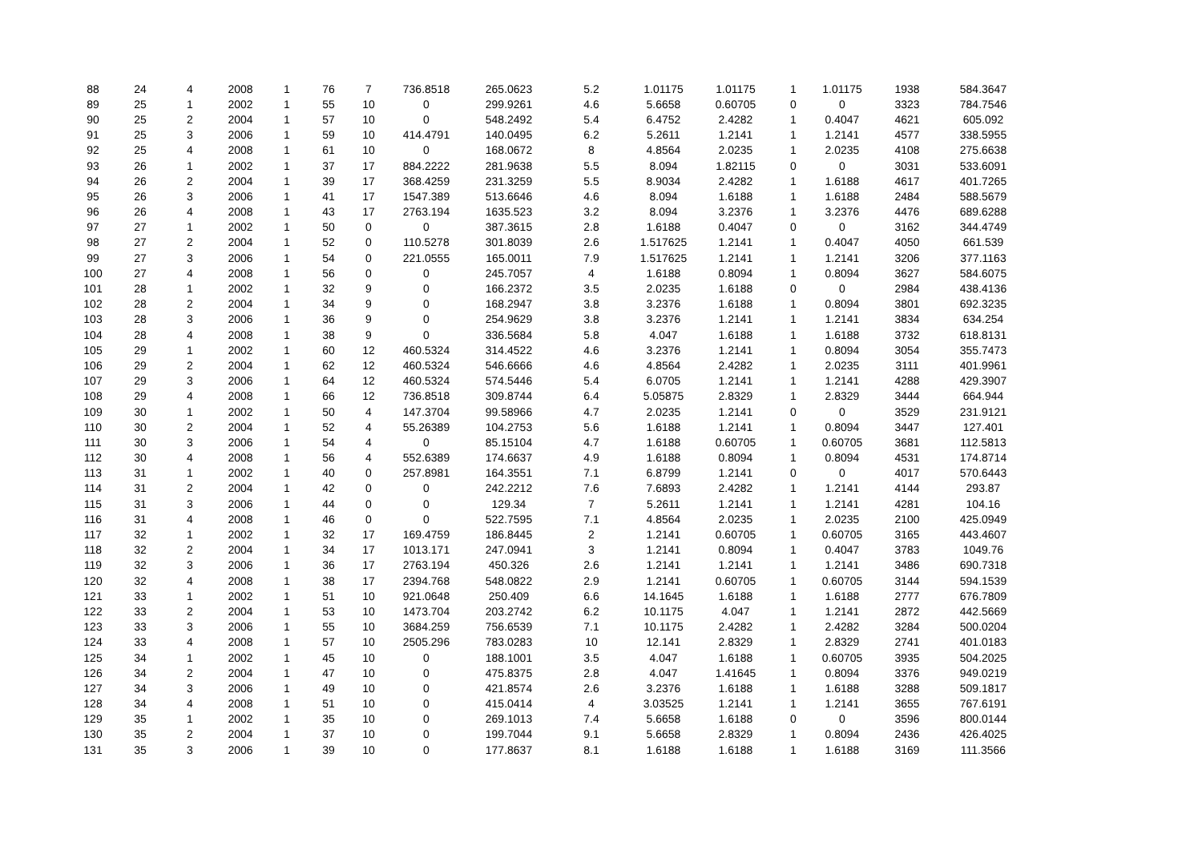| 88 | 24 | 4 | 2008 | 1 | 76 | 7 | 736.8518 | 265.0623 | 5.2 | 1.01175 | 1.01175 | 1 | 1.01175 | 1938 | 584.3647 |
| 89 | 25 | 1 | 2002 | 1 | 55 | 10 | 0 | 299.9261 | 4.6 | 5.6658 | 0.60705 | 0 | 0 | 3323 | 784.7546 |
| 90 | 25 | 2 | 2004 | 1 | 57 | 10 | 0 | 548.2492 | 5.4 | 6.4752 | 2.4282 | 1 | 0.4047 | 4621 | 605.092 |
| 91 | 25 | 3 | 2006 | 1 | 59 | 10 | 414.4791 | 140.0495 | 6.2 | 5.2611 | 1.2141 | 1 | 1.2141 | 4577 | 338.5955 |
| 92 | 25 | 4 | 2008 | 1 | 61 | 10 | 0 | 168.0672 | 8 | 4.8564 | 2.0235 | 1 | 2.0235 | 4108 | 275.6638 |
| 93 | 26 | 1 | 2002 | 1 | 37 | 17 | 884.2222 | 281.9638 | 5.5 | 8.094 | 1.82115 | 0 | 0 | 3031 | 533.6091 |
| 94 | 26 | 2 | 2004 | 1 | 39 | 17 | 368.4259 | 231.3259 | 5.5 | 8.9034 | 2.4282 | 1 | 1.6188 | 4617 | 401.7265 |
| 95 | 26 | 3 | 2006 | 1 | 41 | 17 | 1547.389 | 513.6646 | 4.6 | 8.094 | 1.6188 | 1 | 1.6188 | 2484 | 588.5679 |
| 96 | 26 | 4 | 2008 | 1 | 43 | 17 | 2763.194 | 1635.523 | 3.2 | 8.094 | 3.2376 | 1 | 3.2376 | 4476 | 689.6288 |
| 97 | 27 | 1 | 2002 | 1 | 50 | 0 | 0 | 387.3615 | 2.8 | 1.6188 | 0.4047 | 0 | 0 | 3162 | 344.4749 |
| 98 | 27 | 2 | 2004 | 1 | 52 | 0 | 110.5278 | 301.8039 | 2.6 | 1.517625 | 1.2141 | 1 | 0.4047 | 4050 | 661.539 |
| 99 | 27 | 3 | 2006 | 1 | 54 | 0 | 221.0555 | 165.0011 | 7.9 | 1.517625 | 1.2141 | 1 | 1.2141 | 3206 | 377.1163 |
| 100 | 27 | 4 | 2008 | 1 | 56 | 0 | 0 | 245.7057 | 4 | 1.6188 | 0.8094 | 1 | 0.8094 | 3627 | 584.6075 |
| 101 | 28 | 1 | 2002 | 1 | 32 | 9 | 0 | 166.2372 | 3.5 | 2.0235 | 1.6188 | 0 | 0 | 2984 | 438.4136 |
| 102 | 28 | 2 | 2004 | 1 | 34 | 9 | 0 | 168.2947 | 3.8 | 3.2376 | 1.6188 | 1 | 0.8094 | 3801 | 692.3235 |
| 103 | 28 | 3 | 2006 | 1 | 36 | 9 | 0 | 254.9629 | 3.8 | 3.2376 | 1.2141 | 1 | 1.2141 | 3834 | 634.254 |
| 104 | 28 | 4 | 2008 | 1 | 38 | 9 | 0 | 336.5684 | 5.8 | 4.047 | 1.6188 | 1 | 1.6188 | 3732 | 618.8131 |
| 105 | 29 | 1 | 2002 | 1 | 60 | 12 | 460.5324 | 314.4522 | 4.6 | 3.2376 | 1.2141 | 1 | 0.8094 | 3054 | 355.7473 |
| 106 | 29 | 2 | 2004 | 1 | 62 | 12 | 460.5324 | 546.6666 | 4.6 | 4.8564 | 2.4282 | 1 | 2.0235 | 3111 | 401.9961 |
| 107 | 29 | 3 | 2006 | 1 | 64 | 12 | 460.5324 | 574.5446 | 5.4 | 6.0705 | 1.2141 | 1 | 1.2141 | 4288 | 429.3907 |
| 108 | 29 | 4 | 2008 | 1 | 66 | 12 | 736.8518 | 309.8744 | 6.4 | 5.05875 | 2.8329 | 1 | 2.8329 | 3444 | 664.944 |
| 109 | 30 | 1 | 2002 | 1 | 50 | 4 | 147.3704 | 99.58966 | 4.7 | 2.0235 | 1.2141 | 0 | 0 | 3529 | 231.9121 |
| 110 | 30 | 2 | 2004 | 1 | 52 | 4 | 55.26389 | 104.2753 | 5.6 | 1.6188 | 1.2141 | 1 | 0.8094 | 3447 | 127.401 |
| 111 | 30 | 3 | 2006 | 1 | 54 | 4 | 0 | 85.15104 | 4.7 | 1.6188 | 0.60705 | 1 | 0.60705 | 3681 | 112.5813 |
| 112 | 30 | 4 | 2008 | 1 | 56 | 4 | 552.6389 | 174.6637 | 4.9 | 1.6188 | 0.8094 | 1 | 0.8094 | 4531 | 174.8714 |
| 113 | 31 | 1 | 2002 | 1 | 40 | 0 | 257.8981 | 164.3551 | 7.1 | 6.8799 | 1.2141 | 0 | 0 | 4017 | 570.6443 |
| 114 | 31 | 2 | 2004 | 1 | 42 | 0 | 0 | 242.2212 | 7.6 | 7.6893 | 2.4282 | 1 | 1.2141 | 4144 | 293.87 |
| 115 | 31 | 3 | 2006 | 1 | 44 | 0 | 0 | 129.34 | 7 | 5.2611 | 1.2141 | 1 | 1.2141 | 4281 | 104.16 |
| 116 | 31 | 4 | 2008 | 1 | 46 | 0 | 0 | 522.7595 | 7.1 | 4.8564 | 2.0235 | 1 | 2.0235 | 2100 | 425.0949 |
| 117 | 32 | 1 | 2002 | 1 | 32 | 17 | 169.4759 | 186.8445 | 2 | 1.2141 | 0.60705 | 1 | 0.60705 | 3165 | 443.4607 |
| 118 | 32 | 2 | 2004 | 1 | 34 | 17 | 1013.171 | 247.0941 | 3 | 1.2141 | 0.8094 | 1 | 0.4047 | 3783 | 1049.76 |
| 119 | 32 | 3 | 2006 | 1 | 36 | 17 | 2763.194 | 450.326 | 2.6 | 1.2141 | 1.2141 | 1 | 1.2141 | 3486 | 690.7318 |
| 120 | 32 | 4 | 2008 | 1 | 38 | 17 | 2394.768 | 548.0822 | 2.9 | 1.2141 | 0.60705 | 1 | 0.60705 | 3144 | 594.1539 |
| 121 | 33 | 1 | 2002 | 1 | 51 | 10 | 921.0648 | 250.409 | 6.6 | 14.1645 | 1.6188 | 1 | 1.6188 | 2777 | 676.7809 |
| 122 | 33 | 2 | 2004 | 1 | 53 | 10 | 1473.704 | 203.2742 | 6.2 | 10.1175 | 4.047 | 1 | 1.2141 | 2872 | 442.5669 |
| 123 | 33 | 3 | 2006 | 1 | 55 | 10 | 3684.259 | 756.6539 | 7.1 | 10.1175 | 2.4282 | 1 | 2.4282 | 3284 | 500.0204 |
| 124 | 33 | 4 | 2008 | 1 | 57 | 10 | 2505.296 | 783.0283 | 10 | 12.141 | 2.8329 | 1 | 2.8329 | 2741 | 401.0183 |
| 125 | 34 | 1 | 2002 | 1 | 45 | 10 | 0 | 188.1001 | 3.5 | 4.047 | 1.6188 | 1 | 0.60705 | 3935 | 504.2025 |
| 126 | 34 | 2 | 2004 | 1 | 47 | 10 | 0 | 475.8375 | 2.8 | 4.047 | 1.41645 | 1 | 0.8094 | 3376 | 949.0219 |
| 127 | 34 | 3 | 2006 | 1 | 49 | 10 | 0 | 421.8574 | 2.6 | 3.2376 | 1.6188 | 1 | 1.6188 | 3288 | 509.1817 |
| 128 | 34 | 4 | 2008 | 1 | 51 | 10 | 0 | 415.0414 | 4 | 3.03525 | 1.2141 | 1 | 1.2141 | 3655 | 767.6191 |
| 129 | 35 | 1 | 2002 | 1 | 35 | 10 | 0 | 269.1013 | 7.4 | 5.6658 | 1.6188 | 0 | 0 | 3596 | 800.0144 |
| 130 | 35 | 2 | 2004 | 1 | 37 | 10 | 0 | 199.7044 | 9.1 | 5.6658 | 2.8329 | 1 | 0.8094 | 2436 | 426.4025 |
| 131 | 35 | 3 | 2006 | 1 | 39 | 10 | 0 | 177.8637 | 8.1 | 1.6188 | 1.6188 | 1 | 1.6188 | 3169 | 111.3566 |